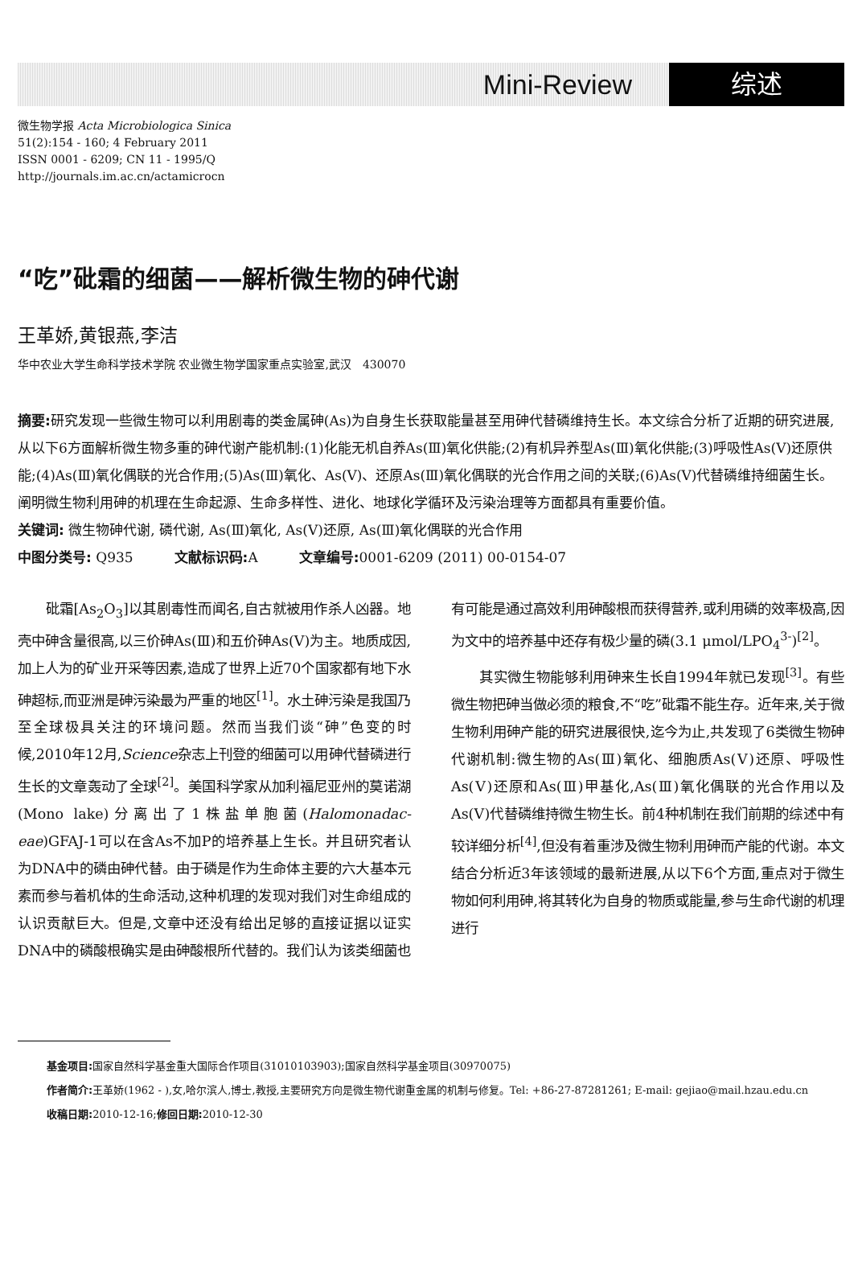Mini-Review 综述
微生物学报 Acta Microbiologica Sinica
51(2):154 - 160; 4 February 2011
ISSN 0001 - 6209; CN 11 - 1995/Q
http://journals.im.ac.cn/actamicrocn
“吃”砒霜的细菌——解析微生物的砷代谢
王革娇,黄银燕,李洁
华中农业大学生命科学技术学院 农业微生物学国家重点实验室,武汉　430070
摘要: 研究发现一些微生物可以利用剧毒的类金属砷(As)为自身生长获取能量甚至用砷代替磷维持生长。本文综合分析了近期的研究进展,从以下6方面解析微生物多重的砷代谢产能机制:(1)化能无机自养As(Ⅲ)氧化供能;(2)有机异养型As(Ⅲ)氧化供能;(3)呼吸性As(Ⅴ)还原供能;(4)As(Ⅲ)氧化偶联的光合作用;(5)As(Ⅲ)氧化、As(Ⅴ)、还原As(Ⅲ)氧化偶联的光合作用之间的关联;(6)As(Ⅴ)代替磷维持细菌生长。阐明微生物利用砷的机理在生命起源、生命多样性、进化、地球化学循环及污染治理等方面都具有重要价值。
关键词: 微生物砷代谢, 磷代谢, As(Ⅲ)氧化, As(Ⅴ)还原, As(Ⅲ)氧化偶联的光合作用
中图分类号: Q935　　　文献标识码: A　　　文章编号: 0001-6209 (2011) 00-0154-07
砒霜[As<sub>2</sub>O<sub>3</sub>]以其剧毒性而闻名,自古就被用作杀人凶器。地壳中砷含量很高,以三价砷As(Ⅲ)和五价砷As(V)为主。地质成因,加上人为的矿业开采等因素,造成了世界上近70个国家都有地下水砷超标,而亚洲是砷污染最为严重的地区<sup>[1]</sup>。水土砷污染是我国乃至全球极具关注的环境问题。然而当我们谈“砷”色变的时候,2010年12月,Science杂志上刊登的细菌可以用砷代替磷进行生长的文章轰动了全球<sup>[2]</sup>。美国科学家从加利福尼亚州的莫诺湖(Mono lake)分离出了1株盐单胞菌(Halomonadac-eae)GFAJ-1可以在含As不加P的培养基上生长。并且研究者认为DNA中的磷由砷代替。由于磷是作为生命体主要的六大基本元素而参与着机体的生命活动,这种机理的发现对我们对生命组成的认识贡献巨大。但是,文章中还没有给出足够的直接证据以证实DNA中的磷酸根确实是由砷酸根所代替的。我们认为该类细菌也有可能是通过高效利用砷酸根而获得营养,或利用磷的效率极高,因为文中的培养基中还存有极少量的磷(3.1 μmol/LPO<sub>4</sub><sup>3-</sup>)<sup>[2]</sup>。
其实微生物能够利用砷来生长自1994年就已发现<sup>[3]</sup>。有些微生物把砷当做必须的粮食,不“吃”砒霜不能生存。近年来,关于微生物利用砷产能的研究进展很快,迄今为止,共发现了6类微生物砷代谢机制:微生物的As(Ⅲ)氧化、细胞质As(Ⅴ)还原、呼吸性As(Ⅴ)还原和As(Ⅲ)甲基化,As(Ⅲ)氧化偶联的光合作用以及As(Ⅴ)代替磷维持微生物生长。前4种机制在我们前期的综述中有较详细分析<sup>[4]</sup>,但没有着重涉及微生物利用砷而产能的代谢。本文结合分析近3年该领域的最新进展,从以下6个方面,重点对于微生物如何利用砷,将其转化为自身的物质或能量,参与生命代谢的机理进行
基金项目: 国家自然科学基金重大国际合作项目(31010103903);国家自然科学基金项目(30970075)
作者简介: 王革娇(1962 - ),女,哈尔滨人,博士,教授,主要研究方向是微生物代谢重金属的机制与修复。Tel: +86-27-87281261; E-mail: gejiao@mail.hzau.edu.cn
收稿日期: 2010-12-16;修回日期: 2010-12-30